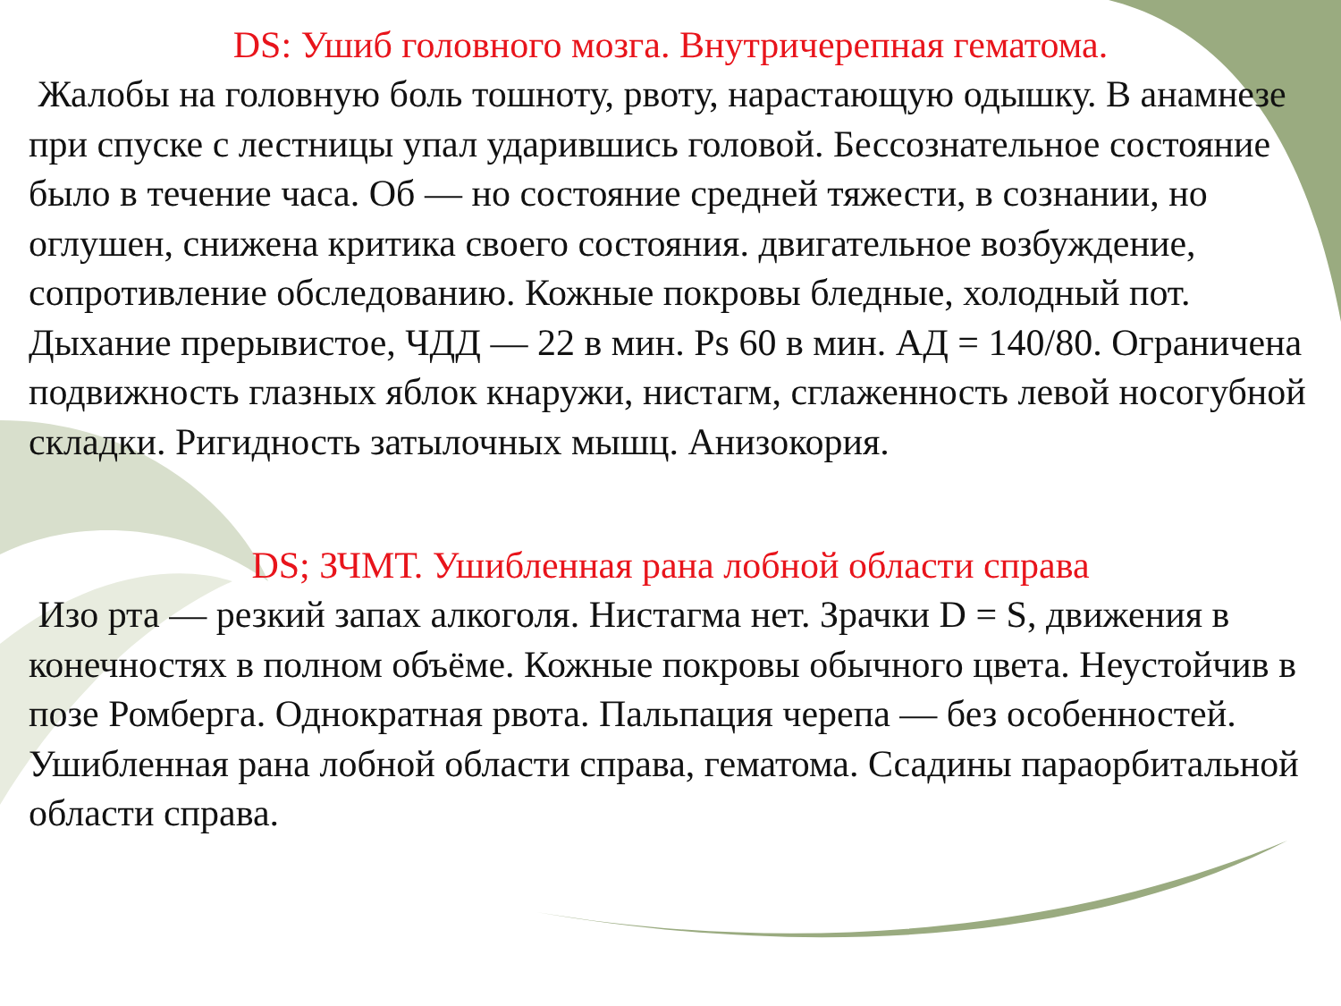DS: Ушиб головного мозга. Внутричерепная гематома.
Жалобы на головную боль тошноту, рвоту, нарастающую одышку. В анамнезе при спуске с лестницы упал ударившись головой. Бессознательное состояние было в течение часа. Об — но состояние средней тяжести, в сознании, но оглушен, снижена критика своего состояния. двигательное возбуждение, сопротивление обследованию. Кожные покровы бледные, холодный пот. Дыхание прерывистое, ЧДД — 22 в мин. Ps 60 в мин. АД = 140/80. Ограничена подвижность глазных яблок кнаружи, нистагм, сглаженность левой носогубной складки. Ригидность затылочных мышц. Анизокория.
DS; ЗЧМТ. Ушибленная рана лобной области справа
Изо рта — резкий запах алкоголя. Нистагма нет. Зрачки D = S, движения в конечностях в полном объёме. Кожные покровы обычного цвета. Неустойчив в позе Ромберга. Однократная рвота. Пальпация черепа — без особенностей. Ушибленная рана лобной области справа, гематома. Ссадины параорбитальной области справа.